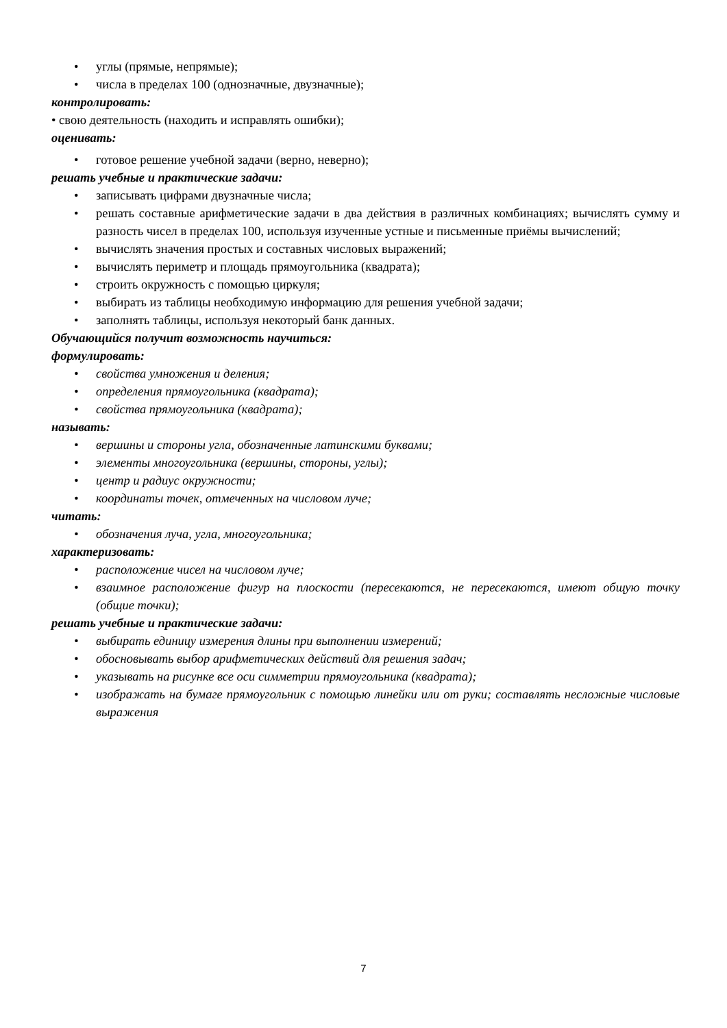• углы (прямые, непрямые);
• числа в пределах 100 (однозначные, двузначные);
контролировать:
• свою деятельность (находить и исправлять ошибки);
оценивать:
• готовое решение учебной задачи (верно, неверно);
решать учебные и практические задачи:
• записывать цифрами двузначные числа;
• решать составные арифметические задачи в два действия в различных комбинациях; вычислять сумму и разность чисел в пределах 100, используя изученные устные и письменные приёмы вычислений;
• вычислять значения простых и составных числовых выражений;
• вычислять периметр и площадь прямоугольника (квадрата);
• строить окружность с помощью циркуля;
• выбирать из таблицы необходимую информацию для решения учебной задачи;
• заполнять таблицы, используя некоторый банк данных.
Обучающийся получит возможность научиться:
формулировать:
• свойства умножения и деления;
• определения прямоугольника (квадрата);
• свойства прямоугольника (квадрата);
называть:
• вершины и стороны угла, обозначенные латинскими буквами;
• элементы многоугольника (вершины, стороны, углы);
• центр и радиус окружности;
• координаты точек, отмеченных на числовом луче;
читать:
• обозначения луча, угла, многоугольника;
характеризовать:
• расположение чисел на числовом луче;
• взаимное расположение фигур на плоскости (пересекаются, не пересекаются, имеют общую точку (общие точки);
решать учебные и практические задачи:
• выбирать единицу измерения длины при выполнении измерений;
• обосновывать выбор арифметических действий для решения задач;
• указывать на рисунке все оси симметрии прямоугольника (квадрата);
• изображать на бумаге прямоугольник с помощью линейки или от руки; составлять несложные числовые выражения
7